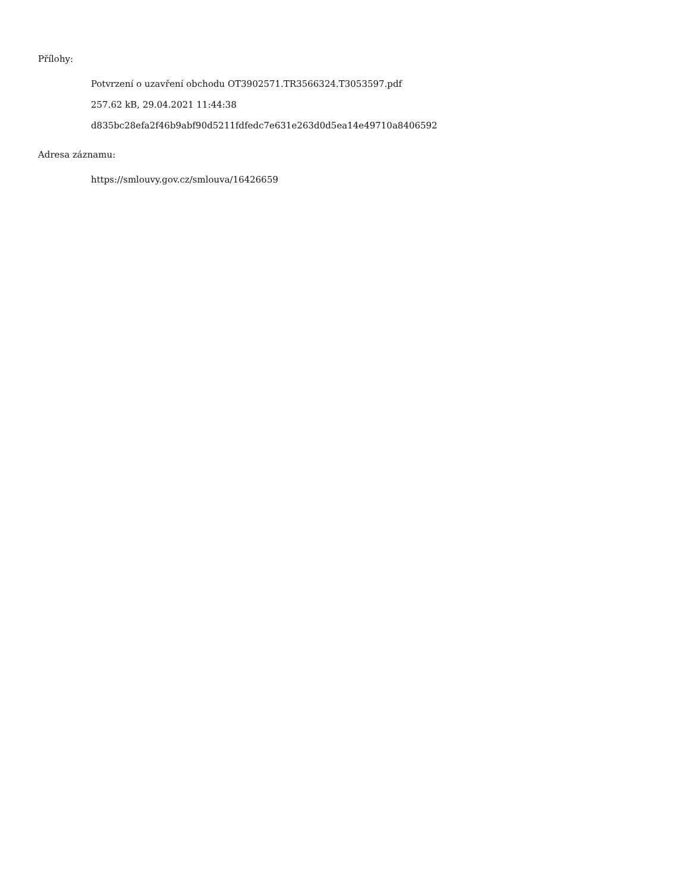Přílohy:
Potvrzení o uzavření obchodu OT3902571.TR3566324.T3053597.pdf
257.62 kB, 29.04.2021 11:44:38
d835bc28efa2f46b9abf90d5211fdfedc7e631e263d0d5ea14e49710a8406592
Adresa záznamu:
https://smlouvy.gov.cz/smlouva/16426659